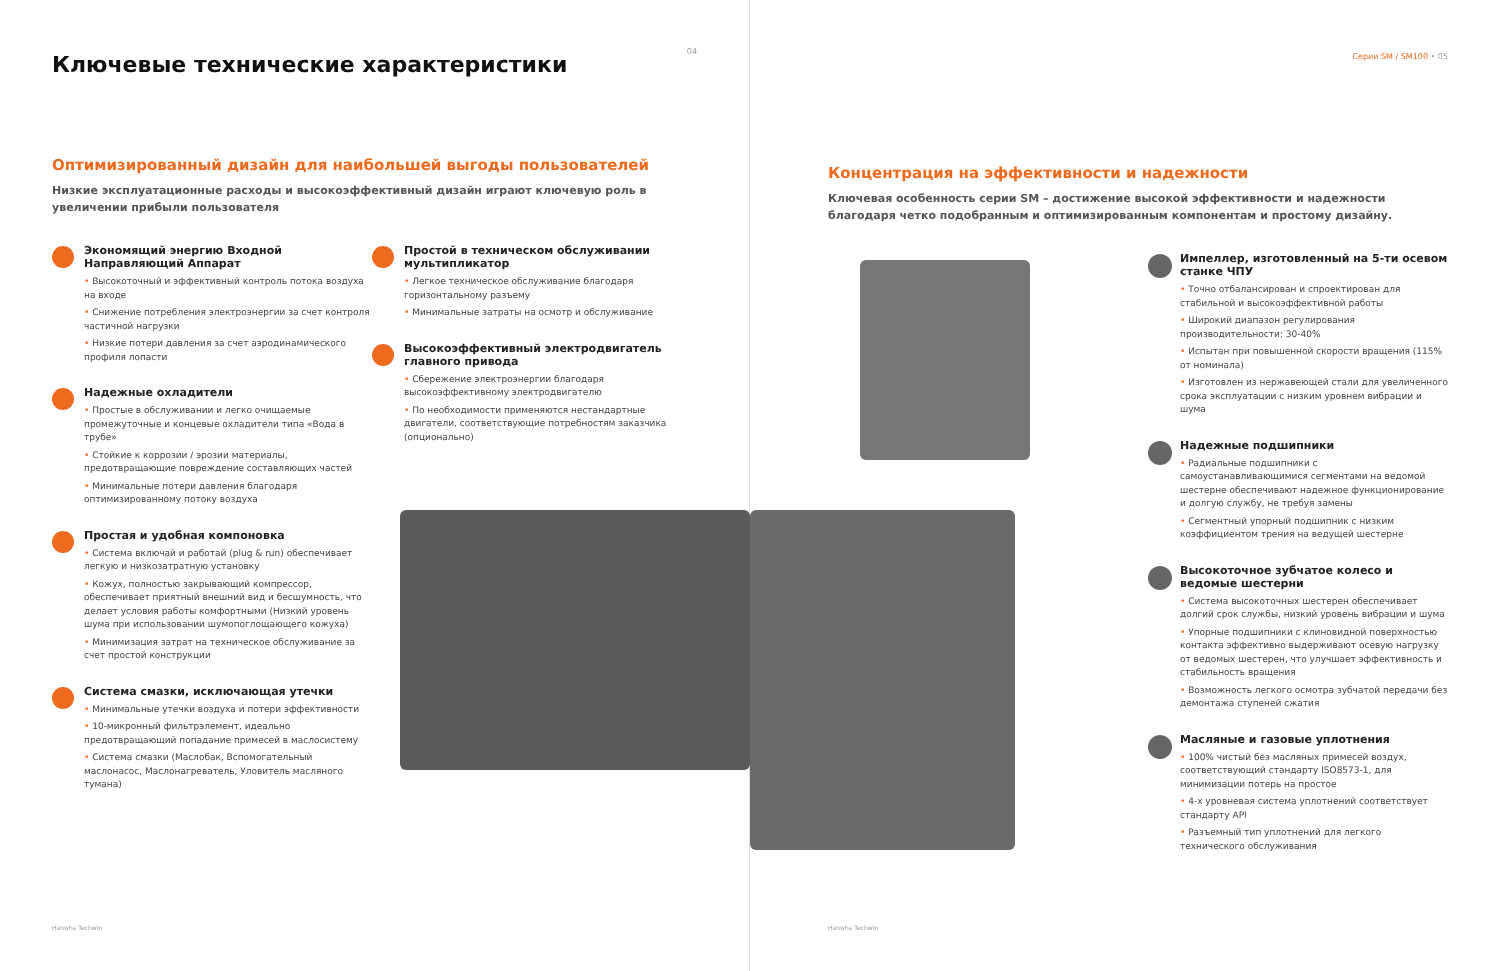Ключевые технические характеристики
04
Оптимизированный дизайн для наибольшей выгоды пользователей
Низкие эксплуатационные расходы и высокоэффективный дизайн играют ключевую роль в увеличении прибыли пользователя
Экономящий энергию Входной Направляющий Аппарат
• Высокоточный и эффективный контроль потока воздуха на входе
• Снижение потребления электроэнергии за счет контроля частичной нагрузки
• Низкие потери давления за счет аэродинамического профиля лопасти
Надежные охладители
• Простые в обслуживании и легко очищаемые промежуточные и концевые охладители типа «Вода в трубе»
• Стойкие к коррозии / эрозии материалы, предотвращающие повреждение составляющих частей
• Минимальные потери давления благодаря оптимизированному потоку воздуха
Простая и удобная компоновка
• Система включай и работай (plug & run) обеспечивает легкую и низкозатратную установку
• Кожух, полностью закрывающий компрессор, обеспечивает приятный внешний вид и бесшумность, что делает условия работы комфортными (Низкий уровень шума при использовании шумопоглощающего кожуха)
• Минимизация затрат на техническое обслуживание за счет простой конструкции
Система смазки, исключающая утечки
• Минимальные утечки воздуха и потери эффективности
• 10-микронный фильтрэлемент, идеально предотвращающий попадание примесей в маслосистему
• Система смазки (Маслобак, Вспомогательный маслонасос, Маслонагреватель, Уловитель масляного тумана)
Простой в техническом обслуживании мультипликатор
• Легкое техническое обслуживание благодаря горизонтальному разъему
• Минимальные затраты на осмотр и обслуживание
Высокоэффективный электродвигатель главного привода
• Сбережение электроэнергии благодаря высокоэффективному электродвигателю
• По необходимости применяются нестандартные двигатели, соответствующие потребностям заказчика (опционально)
Hanwha Techwin
Серии SM / SM100 • 05
Концентрация на эффективности и надежности
Ключевая особенность серии SM – достижение высокой эффективности и надежности благодаря четко подобранным и оптимизированным компонентам и простому дизайну.
Импеллер, изготовленный на 5-ти осевом станке ЧПУ
• Точно отбалансирован и спроектирован для стабильной и высокоэффективной работы
• Широкий диапазон регулирования производительности: 30-40%
• Испытан при повышенной скорости вращения (115% от номинала)
• Изготовлен из нержавеющей стали для увеличенного срока эксплуатации с низким уровнем вибрации и шума
Надежные подшипники
• Радиальные подшипники с самоустанавливающимися сегментами на ведомой шестерне обеспечивают надежное функционирование и долгую службу, не требуя замены
• Сегментный упорный подшипник с низким коэффициентом трения на ведущей шестерне
Высокоточное зубчатое колесо и ведомые шестерни
• Система высокоточных шестерен обеспечивает долгий срок службы, низкий уровень вибрации и шума
• Упорные подшипники с клиновидной поверхностью контакта эффективно выдерживают осевую нагрузку от ведомых шестерен, что улучшает эффективность и стабильность вращения
• Возможность легкого осмотра зубчатой передачи без демонтажа ступеней сжатия
Масляные и газовые уплотнения
• 100% чистый без масляных примесей воздух, соответствующий стандарту ISO8573-1, для минимизации потерь на простое
• 4-х уровневая система уплотнений соответствует стандарту API
• Разъемный тип уплотнений для легкого технического обслуживания
Hanwha Techwin